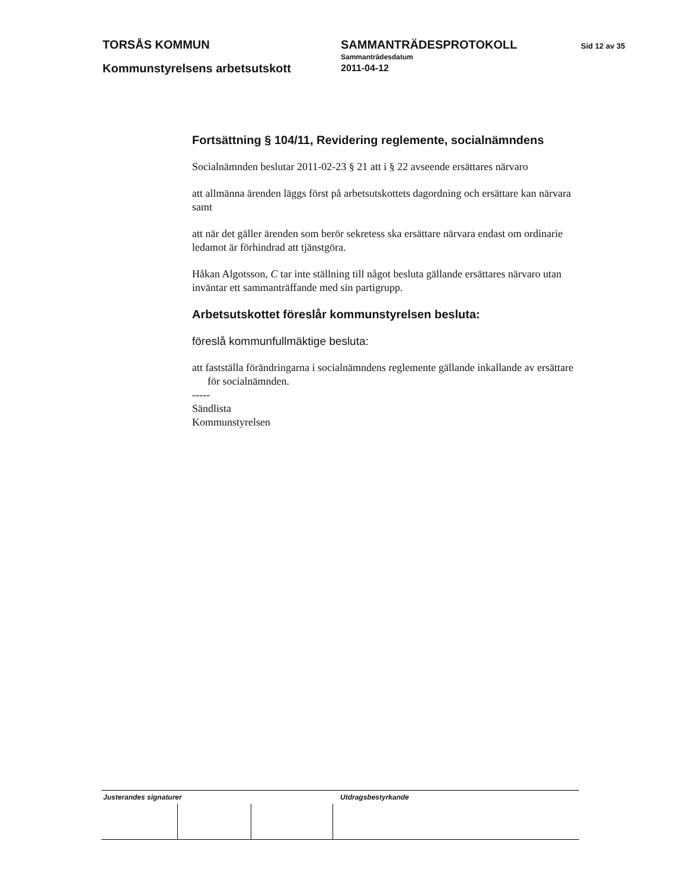TORSÅS KOMMUN
Kommunstyrelsens arbetsutskott
SAMMANTRÄDESPROTOKOLL
Sammanträdesdatum
2011-04-12
Sid 12 av 35
Fortsättning § 104/11, Revidering reglemente, socialnämndens
Socialnämnden beslutar 2011-02-23 § 21 att i § 22 avseende ersättares närvaro
att allmänna ärenden läggs först på arbetsutskottets dagordning och ersättare kan närvara samt
att när det gäller ärenden som berör sekretess ska ersättare närvara endast om ordinarie ledamot är förhindrad att tjänstgöra.
Håkan Algotsson, C tar inte ställning till något besluta gällande ersättares närvaro utan inväntar ett sammanträffande med sin partigrupp.
Arbetsutskottet föreslår kommunstyrelsen besluta:
föreslå kommunfullmäktige besluta:
att fastställa förändringarna i socialnämndens reglemente gällande inkallande av ersättare för socialnämnden.
-----
Sändlista
Kommunstyrelsen
Justerandes signaturer Utdragsbestyrkande